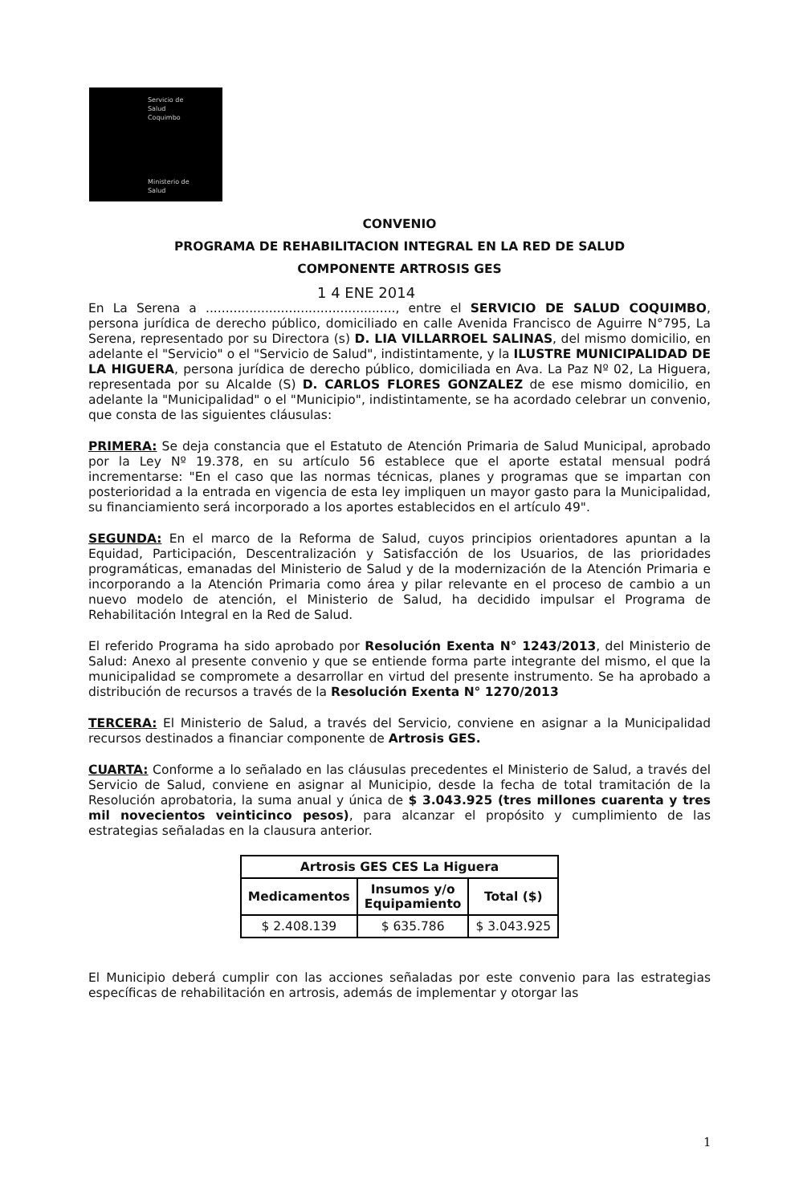Servicio de
Salud
Coquimbo
Ministerio de
Salud
CONVENIO
PROGRAMA DE REHABILITACION INTEGRAL EN LA RED DE SALUD
COMPONENTE ARTROSIS GES
1 4 ENE 2014
En La Serena a ................................................, entre el SERVICIO DE SALUD COQUIMBO, persona jurídica de derecho público, domiciliado en calle Avenida Francisco de Aguirre N°795, La Serena, representado por su Directora (s) D. LIA VILLARROEL SALINAS, del mismo domicilio, en adelante el "Servicio" o el "Servicio de Salud", indistintamente, y la ILUSTRE MUNICIPALIDAD DE LA HIGUERA, persona jurídica de derecho público, domiciliada en Ava. La Paz Nº 02, La Higuera, representada por su Alcalde (S) D. CARLOS FLORES GONZALEZ de ese mismo domicilio, en adelante la "Municipalidad" o el "Municipio", indistintamente, se ha acordado celebrar un convenio, que consta de las siguientes cláusulas:
PRIMERA: Se deja constancia que el Estatuto de Atención Primaria de Salud Municipal, aprobado por la Ley Nº 19.378, en su artículo 56 establece que el aporte estatal mensual podrá incrementarse: "En el caso que las normas técnicas, planes y programas que se impartan con posterioridad a la entrada en vigencia de esta ley impliquen un mayor gasto para la Municipalidad, su financiamiento será incorporado a los aportes establecidos en el artículo 49".
SEGUNDA: En el marco de la Reforma de Salud, cuyos principios orientadores apuntan a la Equidad, Participación, Descentralización y Satisfacción de los Usuarios, de las prioridades programáticas, emanadas del Ministerio de Salud y de la modernización de la Atención Primaria e incorporando a la Atención Primaria como área y pilar relevante en el proceso de cambio a un nuevo modelo de atención, el Ministerio de Salud, ha decidido impulsar el Programa de Rehabilitación Integral en la Red de Salud.
El referido Programa ha sido aprobado por Resolución Exenta N° 1243/2013, del Ministerio de Salud: Anexo al presente convenio y que se entiende forma parte integrante del mismo, el que la municipalidad se compromete a desarrollar en virtud del presente instrumento. Se ha aprobado a distribución de recursos a través de la Resolución Exenta N° 1270/2013
TERCERA: El Ministerio de Salud, a través del Servicio, conviene en asignar a la Municipalidad recursos destinados a financiar componente de Artrosis GES.
CUARTA: Conforme a lo señalado en las cláusulas precedentes el Ministerio de Salud, a través del Servicio de Salud, conviene en asignar al Municipio, desde la fecha de total tramitación de la Resolución aprobatoria, la suma anual y única de $ 3.043.925 (tres millones cuarenta y tres mil novecientos veinticinco pesos), para alcanzar el propósito y cumplimiento de las estrategias señaladas en la clausura anterior.
| Artrosis GES CES La Higuera | | |
| --- | --- | --- |
| Medicamentos | Insumos y/o Equipamiento | Total ($) |
| $ 2.408.139 | $ 635.786 | $ 3.043.925 |
El Municipio deberá cumplir con las acciones señaladas por este convenio para las estrategias específicas de rehabilitación en artrosis, además de implementar y otorgar las
1